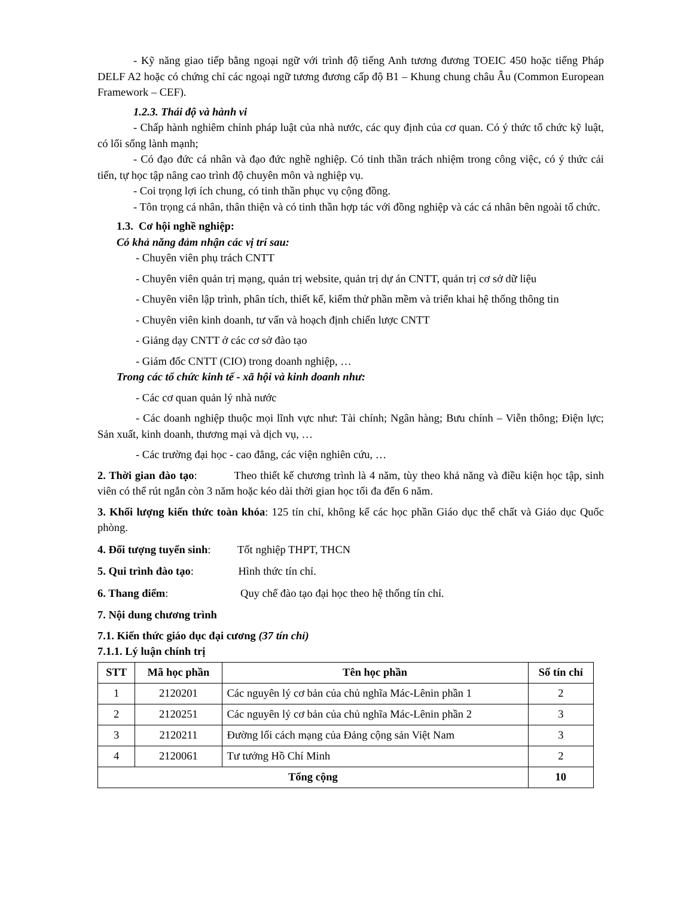- Kỹ năng giao tiếp bằng ngoại ngữ với trình độ tiếng Anh tương đương TOEIC 450 hoặc tiếng Pháp DELF A2 hoặc có chứng chỉ các ngoại ngữ tương đương cấp độ B1 – Khung chung châu Âu (Common European Framework – CEF).
1.2.3. Thái độ và hành vi
- Chấp hành nghiêm chỉnh pháp luật của nhà nước, các quy định của cơ quan. Có ý thức tổ chức kỹ luật, có lối sống lành mạnh;
- Có đạo đức cá nhân và đạo đức nghề nghiệp. Có tinh thần trách nhiệm trong công việc, có ý thức cải tiến, tự học tập nâng cao trình độ chuyên môn và nghiệp vụ.
- Coi trọng lợi ích chung, có tinh thần phục vụ cộng đồng.
- Tôn trọng cá nhân, thân thiện và có tinh thần hợp tác với đồng nghiệp và các cá nhân bên ngoài tổ chức.
1.3. Cơ hội nghề nghiệp:
Có khả năng đảm nhận các vị trí sau:
- Chuyên viên phụ trách CNTT
- Chuyên viên quản trị mạng, quản trị website, quản trị dự án CNTT, quản trị cơ sở dữ liệu
- Chuyên viên lập trình, phân tích, thiết kế, kiểm thử phần mềm và triển khai hệ thống thông tin
- Chuyên viên kinh doanh, tư vấn và hoạch định chiến lược CNTT
- Giảng dạy CNTT ở các cơ sở đào tạo
- Giám đốc CNTT (CIO) trong doanh nghiệp, …
Trong các tổ chức kinh tế - xã hội và kinh doanh như:
- Các cơ quan quản lý nhà nước
- Các doanh nghiệp thuộc mọi lĩnh vực như: Tài chính; Ngân hàng; Bưu chính – Viễn thông; Điện lực; Sản xuất, kinh doanh, thương mại và dịch vụ, …
- Các trường đại học - cao đẳng, các viện nghiên cứu, …
2. Thời gian đào tạo: Theo thiết kế chương trình là 4 năm, tùy theo khả năng và điều kiện học tập, sinh viên có thể rút ngắn còn 3 năm hoặc kéo dài thời gian học tối đa đến 6 năm.
3. Khối lượng kiến thức toàn khóa: 125 tín chỉ, không kể các học phần Giáo dục thể chất và Giáo dục Quốc phòng.
4. Đối tượng tuyển sinh: Tốt nghiệp THPT, THCN
5. Qui trình đào tạo: Hình thức tín chỉ.
6. Thang điểm: Quy chế đào tạo đại học theo hệ thống tín chỉ.
7. Nội dung chương trình
7.1. Kiến thức giáo dục đại cương (37 tín chỉ)
7.1.1. Lý luận chính trị
| STT | Mã học phần | Tên học phần | Số tín chỉ |
| --- | --- | --- | --- |
| 1 | 2120201 | Các nguyên lý cơ bản của chủ nghĩa Mác-Lênin phần 1 | 2 |
| 2 | 2120251 | Các nguyên lý cơ bản của chủ nghĩa Mác-Lênin phần 2 | 3 |
| 3 | 2120211 | Đường lối cách mạng của Đảng cộng sản Việt Nam | 3 |
| 4 | 2120061 | Tư tưởng Hồ Chí Minh | 2 |
| Tổng cộng | | | 10 |